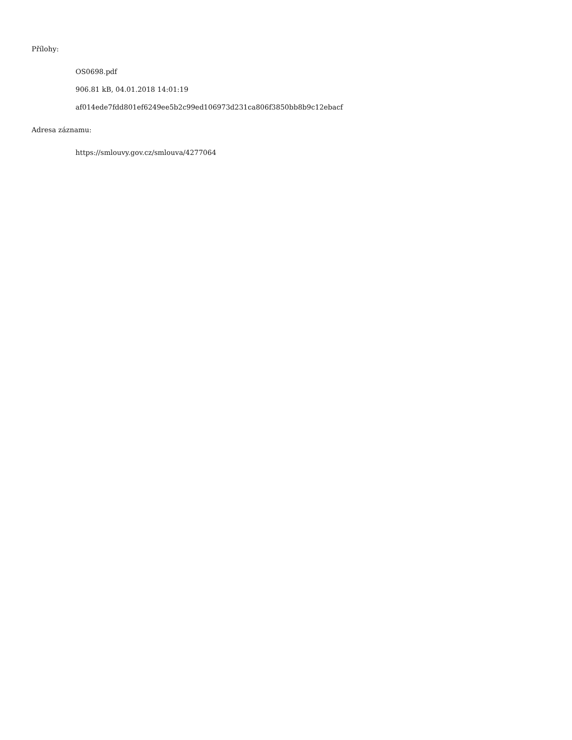Přílohy:
OS0698.pdf
906.81 kB, 04.01.2018 14:01:19
af014ede7fdd801ef6249ee5b2c99ed106973d231ca806f3850bb8b9c12ebacf
Adresa záznamu:
https://smlouvy.gov.cz/smlouva/4277064